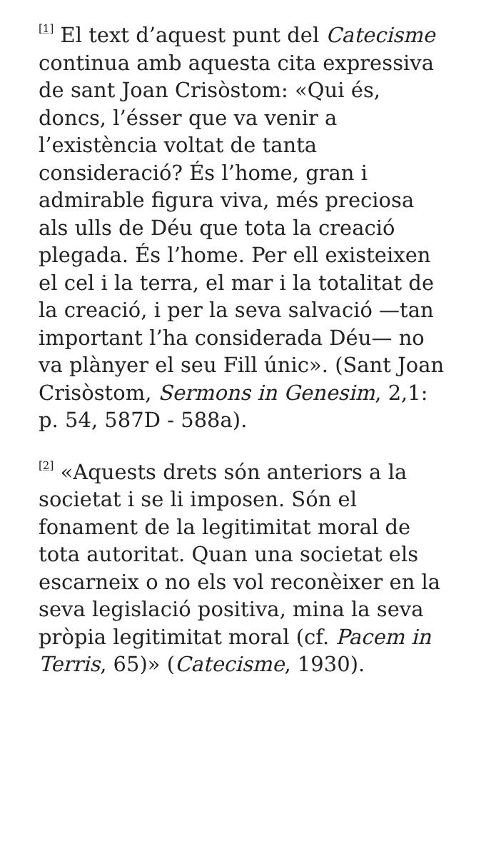<sup>[1]</sup> El text d’aquest punt del Catecisme continua amb aquesta cita expressiva de sant Joan Crisòstom: «Qui és, doncs, l’ésser que va venir a l’existència voltat de tanta consideració? És l’home, gran i admirable figura viva, més preciosa als ulls de Déu que tota la creació plegada. És l’home. Per ell existeixen el cel i la terra, el mar i la totalitat de la creació, i per la seva salvació —tan important l’ha considerada Déu— no va plànyer el seu Fill únic». (Sant Joan Crisòstom, Sermons in Genesim, 2,1: p. 54, 587D - 588a).
<sup>[2]</sup> «Aquests drets són anteriors a la societat i se li imposen. Són el fonament de la legitimitat moral de tota autoritat. Quan una societat els escarneix o no els vol reconèixer en la seva legislació positiva, mina la seva pròpia legitimitat moral (cf. Pacem in Terris, 65)» (Catecisme, 1930).